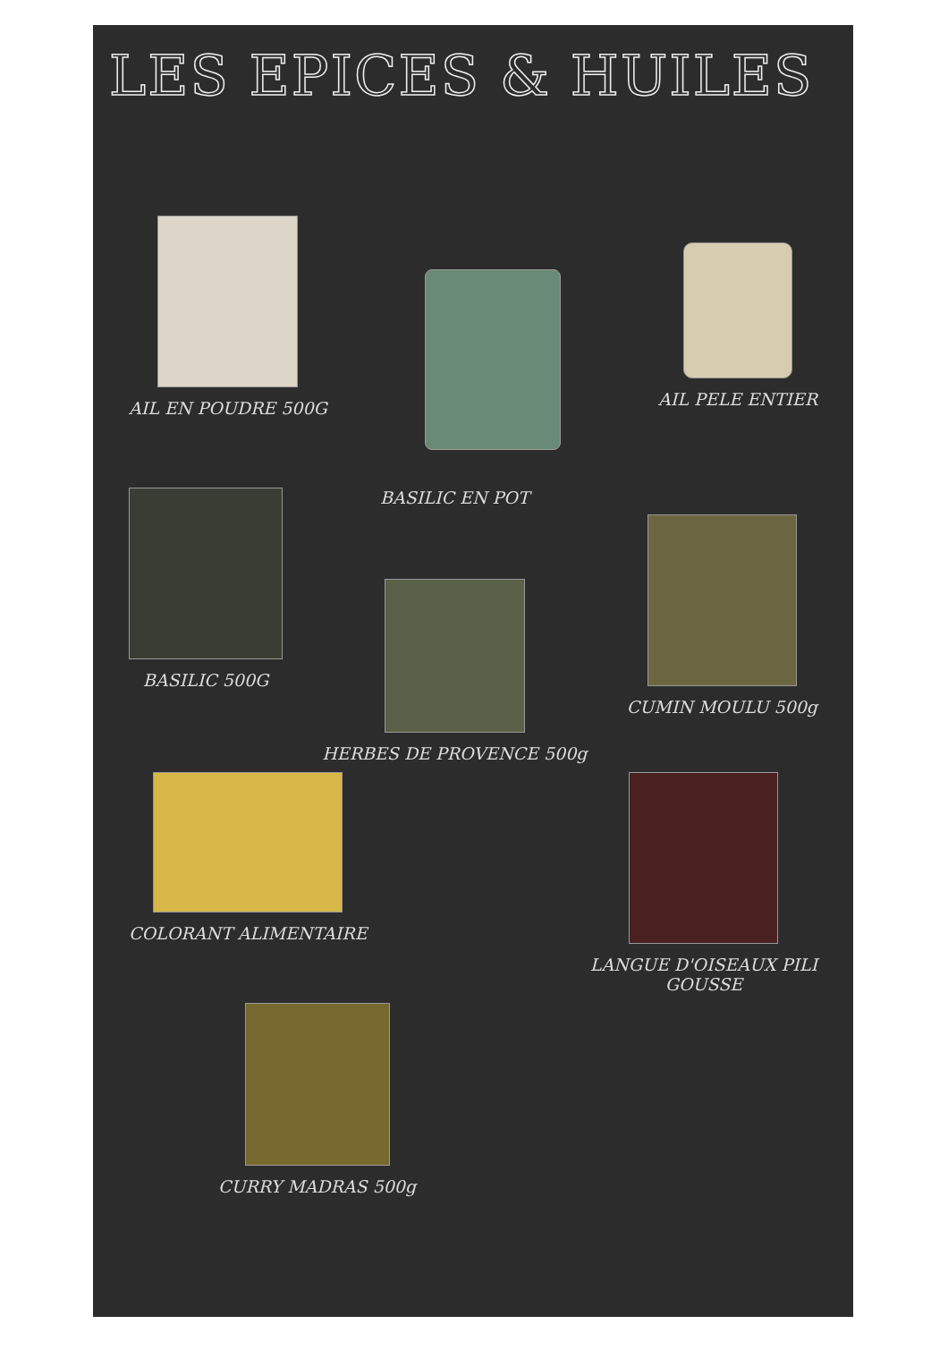LES EPICES & HUILES
AIL EN POUDRE 500G
AIL PELE ENTIER
BASILIC 500G BASILIC EN POT
HERBES DE PROVENCE 500g
CUMIN MOULU 500g
COLORANT ALIMENTAIRE LANGUE D'OISEAUX PILI
GOUSSE
CURRY MADRAS 500g